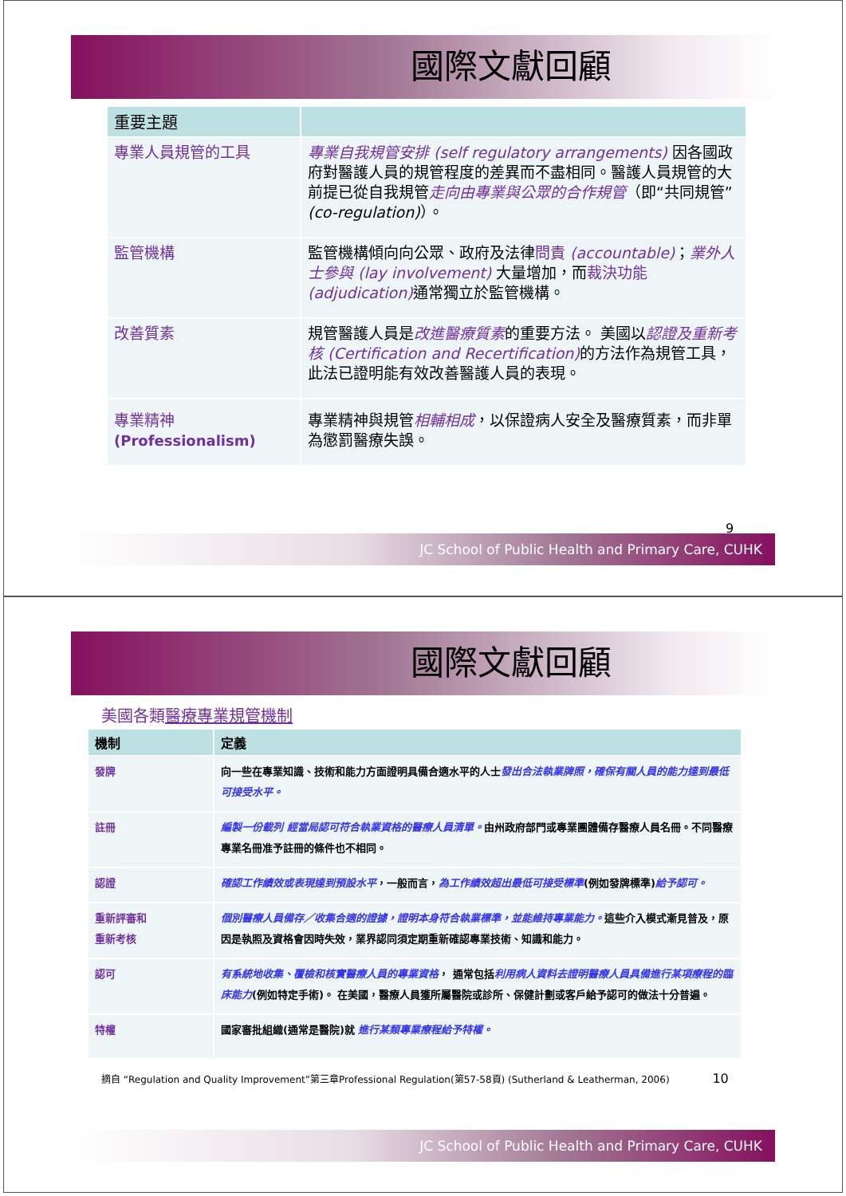國際文獻回顧
| 重要主題 | |
| --- | --- |
| 專業人員規管的工具 | 專業自我規管安排 (self regulatory arrangements) 因各國政府對醫護人員的規管程度的差異而不盡相同。醫護人員規管的大前提已從自我規管 走向由專業與公眾的合作規管 （即“共同規管” (co-regulation) ）。 |
| 監管機構 | 監管機構傾向向公眾、政府及法律 問責 (accountable) ； 業外人士參與 (lay involvement) 大量增加，而 裁決功能 (adjudication) 通常獨立於監管機構。 |
| 改善質素 | 規管醫護人員是 改進醫療質素 的重要方法。 美國以 認證及重新考核 (Certification and Recertification) 的方法作為規管工具，此法已證明能有效改善醫護人員的表現。 |
| 專業精神 (Professionalism) | 專業精神與規管 相輔相成 ，以保證病人安全及醫療質素，而非單為懲罰醫療失誤。 |
9
JC School of Public Health and Primary Care, CUHK
國際文獻回顧
美國各類醫療專業規管機制
| 機制 | 定義 |
| --- | --- |
| 發牌 | 向一些在專業知識、技術和能力方面證明具備合適水平的人士 發出合法執業牌照，確保有關人員的能力達到最低可接受水平。 |
| 註冊 | 編製一份載列 經當局認可符合執業資格的醫療人員清單。 由州政府部門或專業團體備存醫療人員名冊。不同醫療專業名冊准予註冊的條件也不相同。 |
| 認證 | 確認工作績效或表現達到預設水平 ，一般而言， 為工作績效超出最低可接受標準 (例如發牌標準) 給予認可。 |
| 重新評審和 重新考核 | 個別醫療人員備存／收集合適的證據，證明本身符合執業標準，並能維持專業能力。 這些介入模式漸見普及，原因是執照及資格會因時失效，業界認同須定期重新確認專業技術、知識和能力。 |
| 認可 | 有系統地收集、覆檢和核實醫療人員的專業資格 ， 通常包括 利用病人資料去證明醫療人員具備進行某項療程的臨床能力 (例如特定手術)。 在美國，醫療人員獲所屬醫院或診所、保健計劃或客戶給予認可的做法十分普遍。 |
| 特權 | 國家審批組織(通常是醫院)就 進行某類專業療程給予特權。 |
摘自 “Regulation and Quality Improvement”第三章Professional Regulation(第57-58頁) (Sutherland & Leatherman, 2006) 10
JC School of Public Health and Primary Care, CUHK